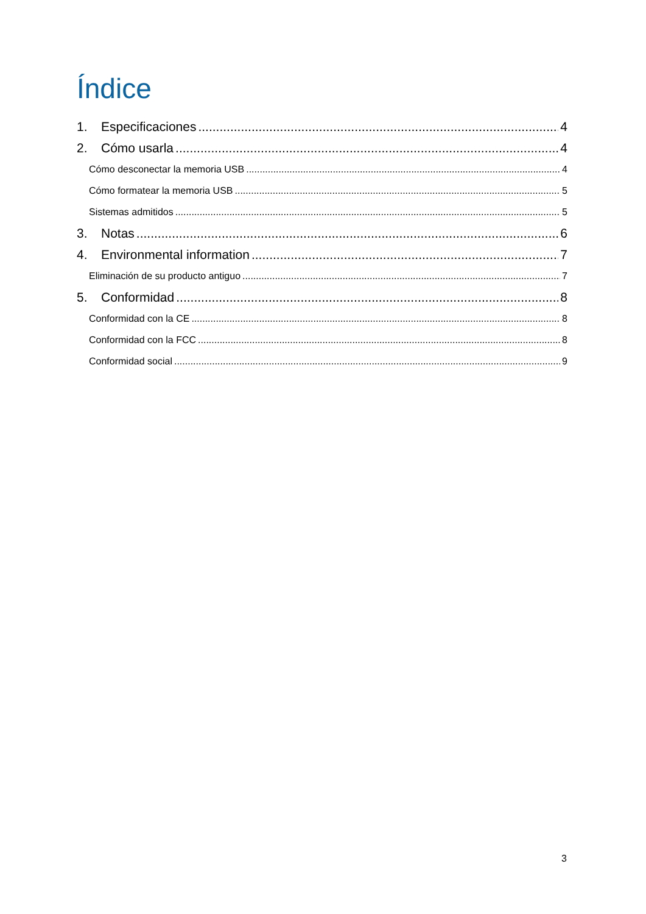Índice
1. Especificaciones 4
2. Cómo usarla 4
Cómo desconectar la memoria USB 4
Cómo formatear la memoria USB 5
Sistemas admitidos 5
3. Notas 6
4. Environmental information 7
Eliminación de su producto antiguo 7
5. Conformidad 8
Conformidad con la CE 8
Conformidad con la FCC 8
Conformidad social 9
3